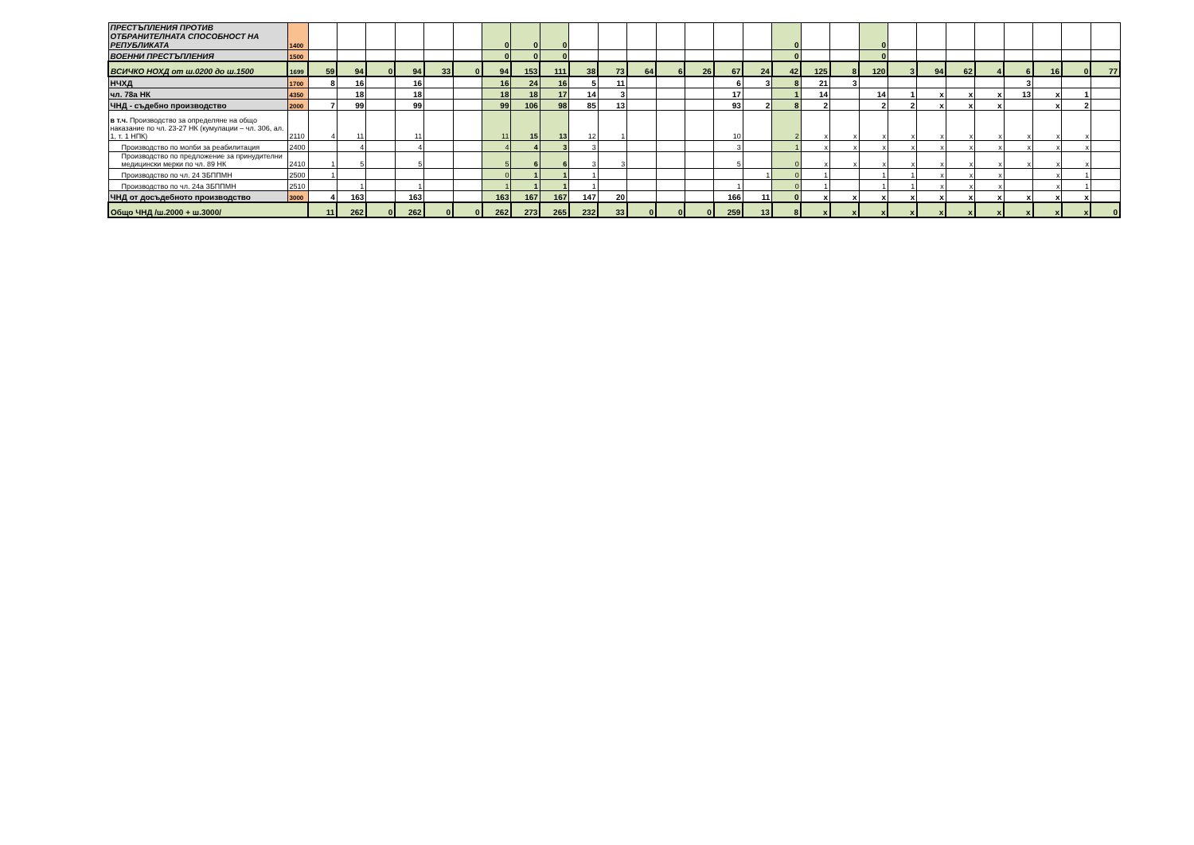| ПРЕСТЪПЛЕНИЯ ПРОТИВ ОТБРАНИТЕЛНАТА СПОСОБНОСТ НА РЕПУБЛИКАТА | 1400 | | | | | | | 0 | 0 | 0 | | | | | | | | 0 | | | 0 | | | | | | | | |
| ВОЕННИ ПРЕСТЪПЛЕНИЯ | 1500 | | | | | | | 0 | 0 | 0 | | | | | | | | 0 | | | 0 | | | | | | | | |
| ВСИЧКО НОХД от ш.0200 до ш.1500 | 1699 | 59 | 94 | 0 | 94 | 33 | 0 | 94 | 153 | 111 | 38 | 73 | 64 | 6 | 26 | 67 | 24 | 42 | 125 | 8 | 120 | 3 | 94 | 62 | 4 | 6 | 16 | 0 | 77 |
| НЧХД | 1700 | 8 | 16 | | 16 | | | 16 | 24 | 16 | 5 | 11 | | | | 6 | 3 | 8 | 21 | 3 | | | | | | 3 | | | |
| чл. 78а НК | 4350 | | 18 | | 18 | | | 18 | 18 | 17 | 14 | 3 | | | | 17 | | 1 | 14 | | 14 | 1 | x | x | x | 13 | x | 1 | |
| ЧНД - съдебно производство | 2000 | 7 | 99 | | 99 | | | 99 | 106 | 98 | 85 | 13 | | | | 93 | 2 | 8 | 2 | | 2 | 2 | x | x | x | | x | 2 | |
| в т.ч. Производство за определяне на общо наказание по чл. 23-27 НК (кумулации – чл. 306, ал. 1, т. 1 НПК) | 2110 | 4 | 11 | | 11 | | | 11 | 15 | 13 | 12 | 1 | | | | 10 | | 2 | x | x | x | x | x | x | x | x | x | x | |
| Производство по молби за реабилитация | 2400 | | 4 | | 4 | | | 4 | 4 | 3 | 3 | | | | | 3 | | 1 | x | x | x | x | x | x | x | x | x | x | |
| Производство по предложение за принудителни медицински мерки по чл. 89 НК | 2410 | 1 | 5 | | 5 | | | 5 | 6 | 6 | 3 | 3 | | | | 5 | | 0 | x | x | x | x | x | x | x | x | x | x | |
| Производство по чл. 24 ЗБППМН | 2500 | 1 | | | | | | 0 | 1 | 1 | 1 | | | | | | 1 | 0 | 1 | | 1 | 1 | x | x | x | | x | 1 | |
| Производство по чл. 24а ЗБППМН | 2510 | | 1 | | 1 | | | 1 | 1 | 1 | 1 | | | | | 1 | | 0 | 1 | | 1 | 1 | x | x | x | | x | 1 | |
| ЧНД от досъдебното производство | 3000 | 4 | 163 | | 163 | | | 163 | 167 | 167 | 147 | 20 | | | | 166 | 11 | 0 | x | x | x | x | x | x | x | x | x | x | |
| Общо ЧНД /ш.2000 + ш.3000/ | | 11 | 262 | 0 | 262 | 0 | 0 | 262 | 273 | 265 | 232 | 33 | 0 | 0 | 0 | 259 | 13 | 8 | x | x | x | x | x | x | x | x | x | x | 0 |